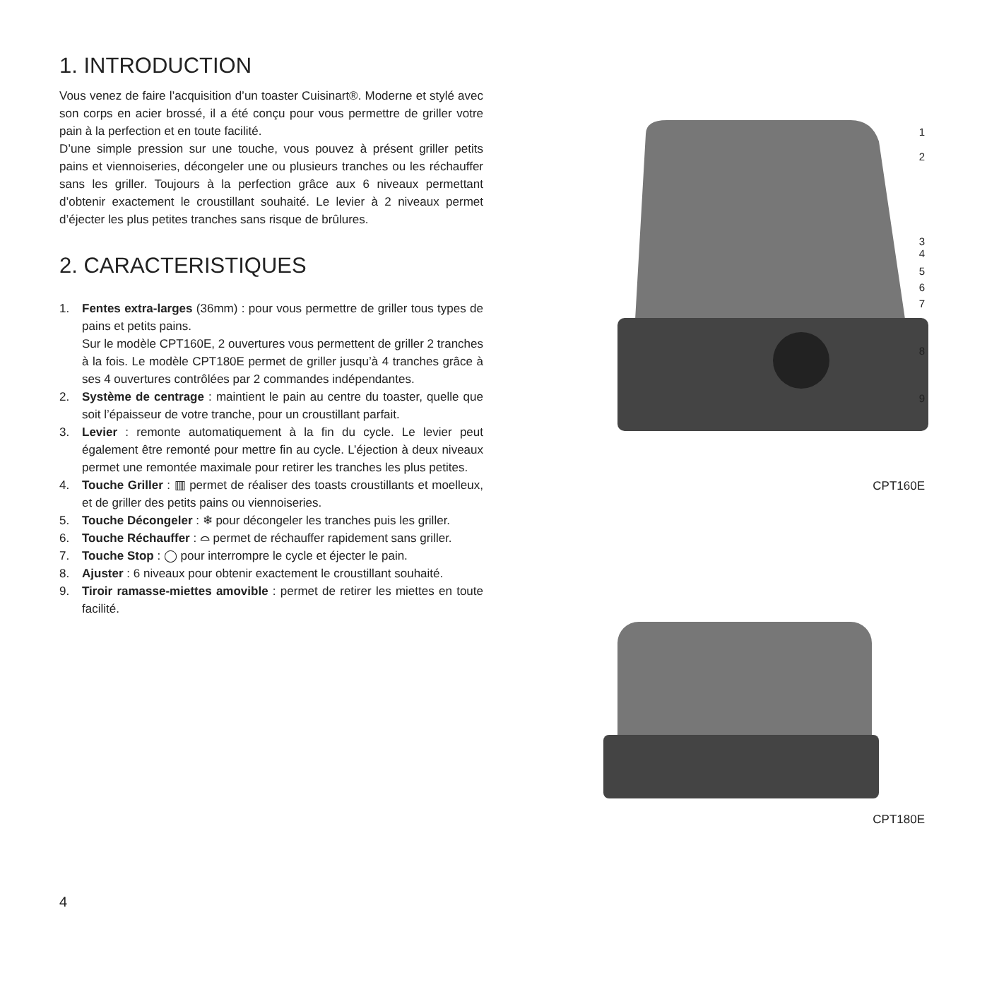1. INTRODUCTION
Vous venez de faire l’acquisition d’un toaster Cuisinart®. Moderne et stylé avec son corps en acier brossé, il a été conçu pour vous permettre de griller votre pain à la perfection et en toute facilité.
D’une simple pression sur une touche, vous pouvez à présent griller petits pains et viennoiseries, décongeler une ou plusieurs tranches ou les réchauffer sans les griller. Toujours à la perfection grâce aux 6 niveaux permettant d’obtenir exactement le croustillant souhaité. Le levier à 2 niveaux permet d’éjecter les plus petites tranches sans risque de brûlures.
2. CARACTERISTIQUES
1. Fentes extra-larges (36mm) : pour vous permettre de griller tous types de pains et petits pains.
Sur le modèle CPT160E, 2 ouvertures vous permettent de griller 2 tranches à la fois. Le modèle CPT180E permet de griller jusqu’à 4 tranches grâce à ses 4 ouvertures contrôlées par 2 commandes indépendantes.
2. Système de centrage : maintient le pain au centre du toaster, quelle que soit l’épaisseur de votre tranche, pour un croustillant parfait.
3. Levier : remonte automatiquement à la fin du cycle. Le levier peut également être remonté pour mettre fin au cycle. L’éjection à deux niveaux permet une remontée maximale pour retirer les tranches les plus petites.
4. Touche Griller : ▥ permet de réaliser des toasts croustillants et moelleux, et de griller des petits pains ou viennoiseries.
5. Touche Décongeler : ❄ pour décongeler les tranches puis les griller.
6. Touche Réchauffer : ⌓ permet de réchauffer rapidement sans griller.
7. Touche Stop : ◯ pour interrompre le cycle et éjecter le pain.
8. Ajuster : 6 niveaux pour obtenir exactement le croustillant souhaité.
9. Tiroir ramasse-miettes amovible : permet de retirer les miettes en toute facilité.
1
2
3
4
5
6
7
8
9
CPT160E
CPT180E
4